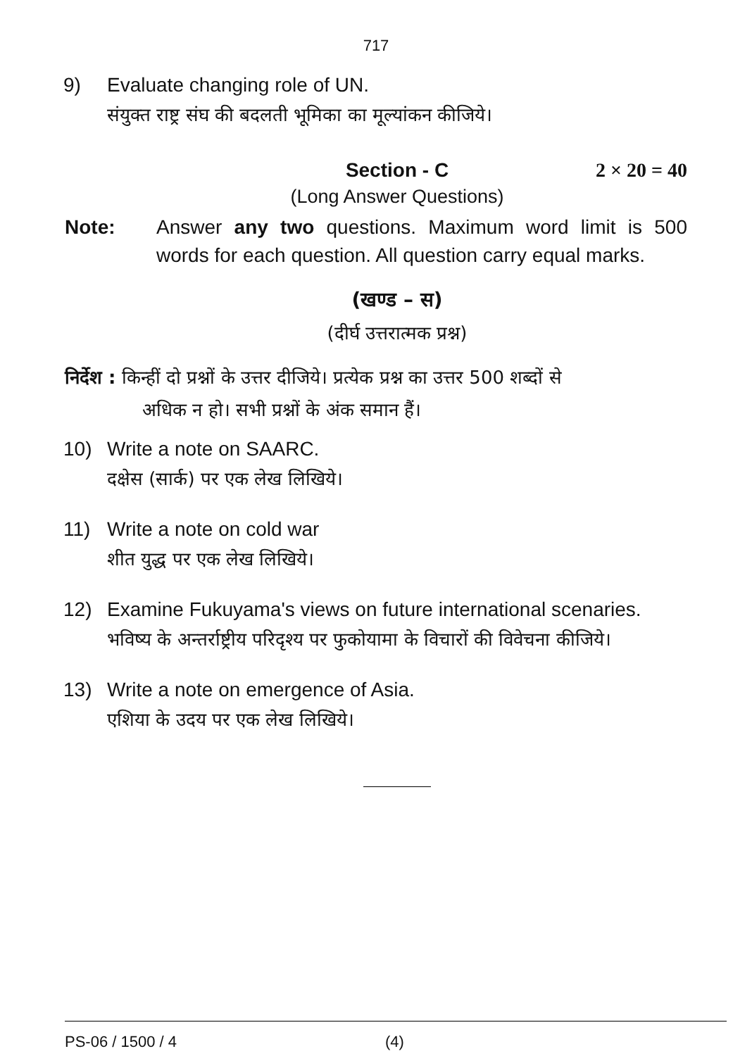717
9) Evaluate changing role of UN.
संयुक्त राष्ट्र संघ की बदलती भूमिका का मूल्यांकन कीजिये।
Section - C
2 × 20 = 40
(Long Answer Questions)
Note: Answer any two questions. Maximum word limit is 500 words for each question. All question carry equal marks.
(खण्ड – स)
(दीर्घ उत्तरात्मक प्रश्न)
निर्देश : किन्हीं दो प्रश्नों के उत्तर दीजिये। प्रत्येक प्रश्न का उत्तर 500 शब्दों से
अधिक न हो। सभी प्रश्नों के अंक समान हैं।
10) Write a note on SAARC.
दक्षेस (सार्क) पर एक लेख लिखिये।
11) Write a note on cold war
शीत युद्ध पर एक लेख लिखिये।
12) Examine Fukuyama's views on future international scenaries.
भविष्य के अन्तर्राष्ट्रीय परिदृश्य पर फुकोयामा के विचारों की विवेचना कीजिये।
13) Write a note on emergence of Asia.
एशिया के उदय पर एक लेख लिखिये।
PS-06 / 1500 / 4 (4)